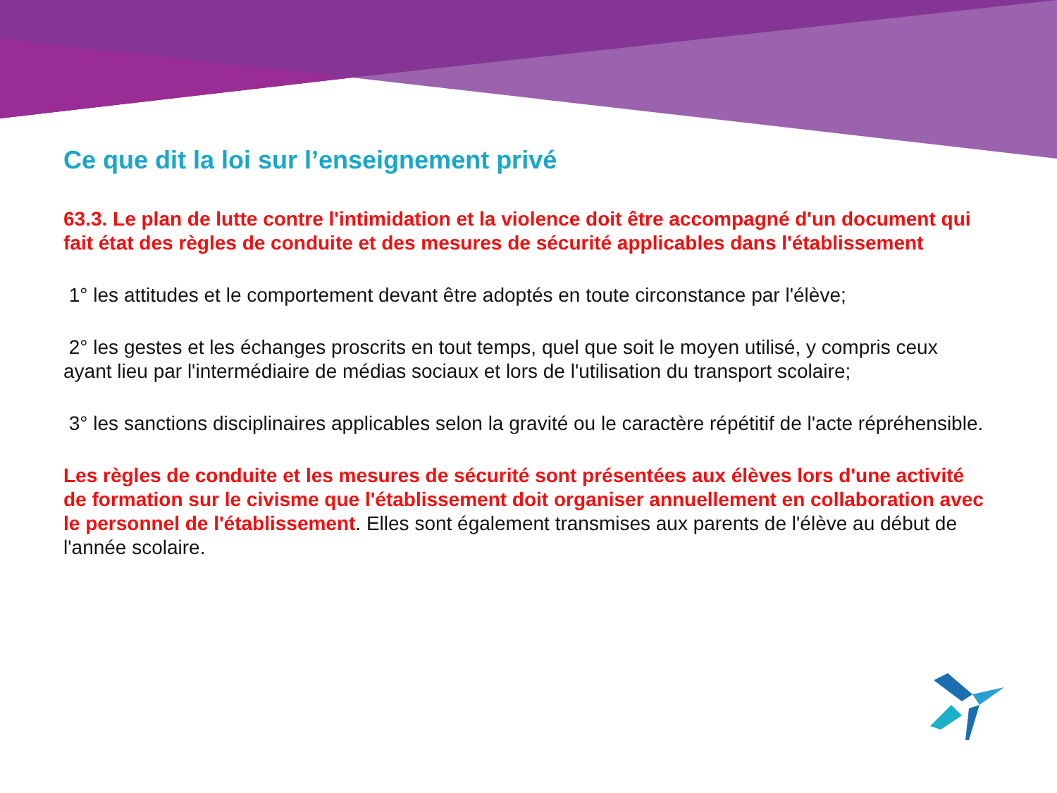Ce que dit la loi sur l’enseignement privé
63.3. Le plan de lutte contre l'intimidation et la violence doit être accompagné d'un document qui fait état des règles de conduite et des mesures de sécurité applicables dans l'établissement
1° les attitudes et le comportement devant être adoptés en toute circonstance par l'élève;
2° les gestes et les échanges proscrits en tout temps, quel que soit le moyen utilisé, y compris ceux ayant lieu par l'intermédiaire de médias sociaux et lors de l'utilisation du transport scolaire;
3° les sanctions disciplinaires applicables selon la gravité ou le caractère répétitif de l'acte répréhensible.
Les règles de conduite et les mesures de sécurité sont présentées aux élèves lors d'une activité de formation sur le civisme que l'établissement doit organiser annuellement en collaboration avec le personnel de l'établissement. Elles sont également transmises aux parents de l'élève au début de l'année scolaire.